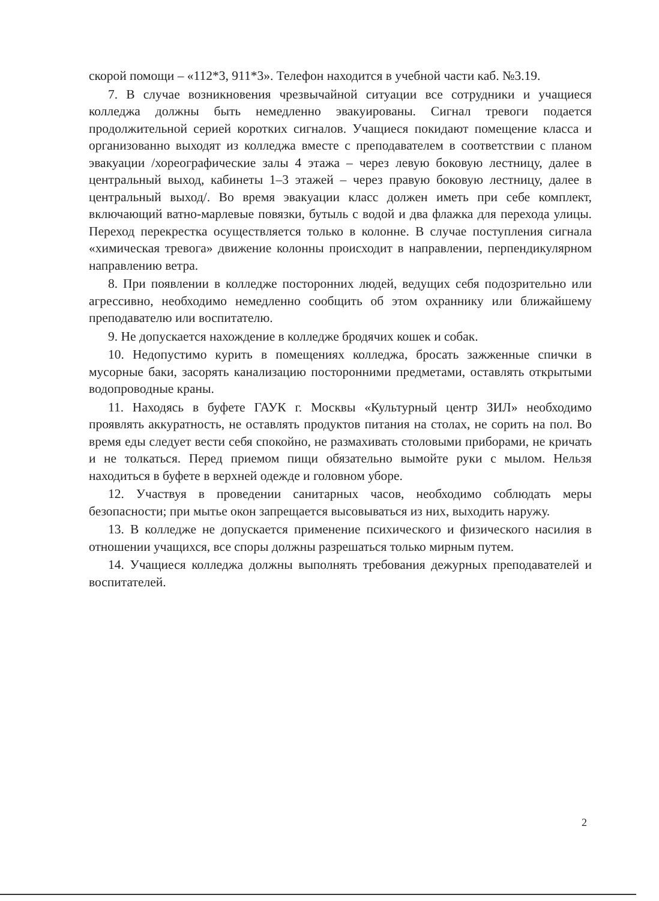скорой помощи – «112*3, 911*3». Телефон находится в учебной части каб. №3.19.
7. В случае возникновения чрезвычайной ситуации все сотрудники и учащиеся колледжа должны быть немедленно эвакуированы. Сигнал тревоги подается продолжительной серией коротких сигналов. Учащиеся покидают помещение класса и организованно выходят из колледжа вместе с преподавателем в соответствии с планом эвакуации /хореографические залы 4 этажа – через левую боковую лестницу, далее в центральный выход, кабинеты 1–3 этажей – через правую боковую лестницу, далее в центральный выход/. Во время эвакуации класс должен иметь при себе комплект, включающий ватно-марлевые повязки, бутыль с водой и два флажка для перехода улицы. Переход перекрестка осуществляется только в колонне. В случае поступления сигнала «химическая тревога» движение колонны происходит в направлении, перпендикулярном направлению ветра.
8. При появлении в колледже посторонних людей, ведущих себя подозрительно или агрессивно, необходимо немедленно сообщить об этом охраннику или ближайшему преподавателю или воспитателю.
9. Не допускается нахождение в колледже бродячих кошек и собак.
10. Недопустимо курить в помещениях колледжа, бросать зажженные спички в мусорные баки, засорять канализацию посторонними предметами, оставлять открытыми водопроводные краны.
11. Находясь в буфете ГАУК г. Москвы «Культурный центр ЗИЛ» необходимо проявлять аккуратность, не оставлять продуктов питания на столах, не сорить на пол. Во время еды следует вести себя спокойно, не размахивать столовыми приборами, не кричать и не толкаться. Перед приемом пищи обязательно вымойте руки с мылом. Нельзя находиться в буфете в верхней одежде и головном уборе.
12. Участвуя в проведении санитарных часов, необходимо соблюдать меры безопасности; при мытье окон запрещается высовываться из них, выходить наружу.
13. В колледже не допускается применение психического и физического насилия в отношении учащихся, все споры должны разрешаться только мирным путем.
14. Учащиеся колледжа должны выполнять требования дежурных преподавателей и воспитателей.
2